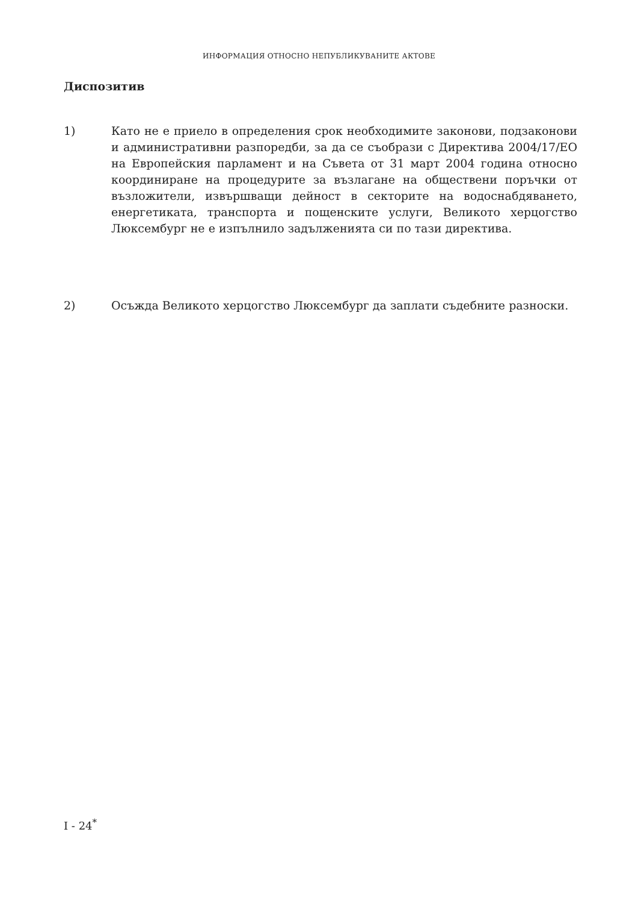ИНФОРМАЦИЯ ОТНОСНО НЕПУБЛИКУВАНИТЕ АКТОВЕ
Диспозитив
1) Като не е приело в определения срок необходимите законови, подзаконови и административни разпоредби, за да се съобрази с Директива 2004/17/ЕО на Европейския парламент и на Съвета от 31 март 2004 година относно координиране на процедурите за възлагане на обществени поръчки от възложители, извършващи дейност в секторите на водоснабдяването, енергетиката, транспорта и пощенските услуги, Великото херцогство Люксембург не е изпълнило задълженията си по тази директива.
2) Осъжда Великото херцогство Люксембург да заплати съдебните разноски.
I - 24<sup>*</sup>